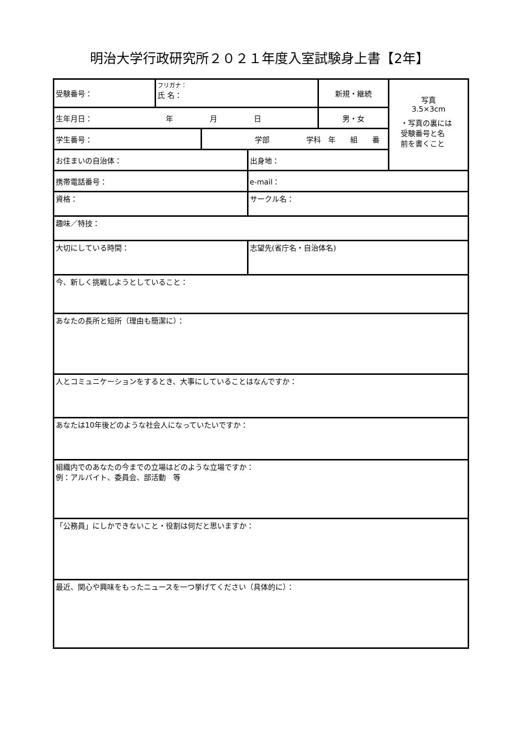明治大学行政研究所２０２１年度入室試験身上書【2年】
| 受験番号： | フリガナ： 氏 名： | | | 新規・継続 | 写真 3.5×3cm ・写真の裏には 受験番号と名 前を書くこと |
| 生年月日： 年 月 日 | | | | 男・女 | |
| 学生番号： | | 学部 学科 年 組 番 | | | |
| お住まいの自治体： | | | 出身地： | | |
| 携帯電話番号： | | | e-mail： | | |
| 資格： | | | サークル名： | | |
| 趣味／特技： | | | | | |
| 大切にしている時間： | | | 志望先(省庁名・自治体名) | | |
| 今、新しく挑戦しようとしていること： | | | | | |
| あなたの長所と短所（理由も簡潔に）： | | | | | |
| 人とコミュニケーションをするとき、大事にしていることはなんですか： | | | | | |
| あなたは10年後どのような社会人になっていたいですか： | | | | | |
| 組織内でのあなたの今までの立場はどのような立場ですか： 例：アルバイト、委員会、部活動 等 | | | | | |
| 「公務員」にしかできないこと・役割は何だと思いますか： | | | | | |
| 最近、関心や興味をもったニュースを一つ挙げてください（具体的に）： | | | | | |